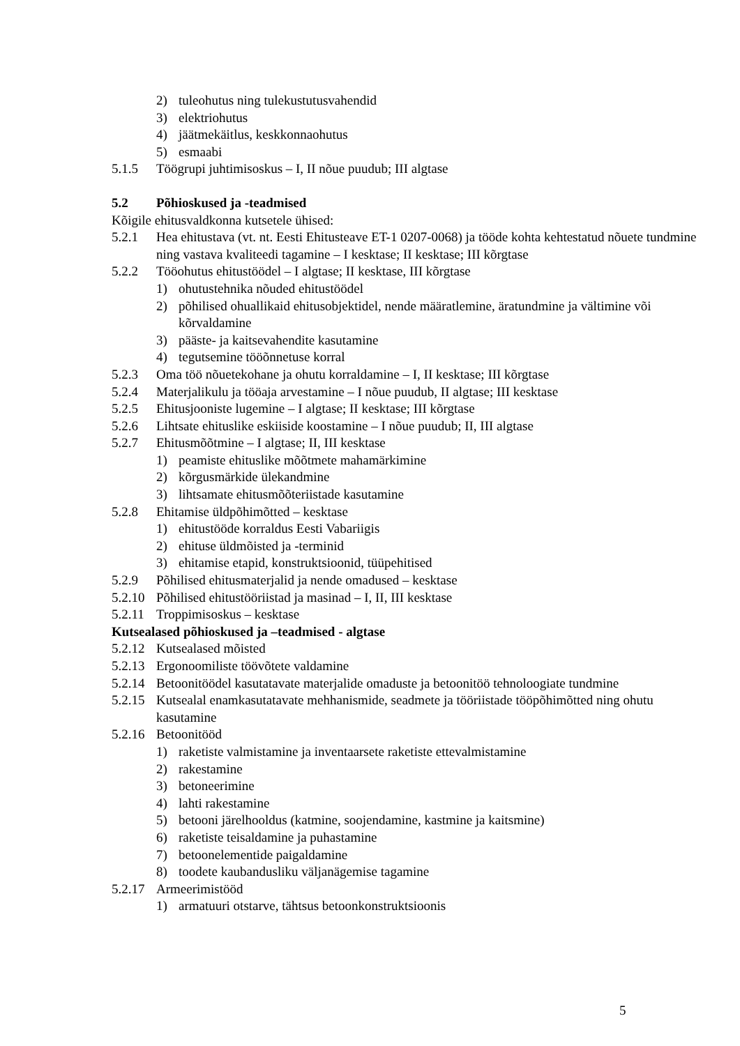2) tuleohutus ning tulekustutusvahendid
3) elektriohutus
4) jäätmekäitlus, keskkonnaohutus
5) esmaabi
5.1.5 Töögrupi juhtimisoskus – I, II nõue puudub; III algtase
5.2 Põhioskused ja -teadmised
Kõigile ehitusvaldkonna kutsetele ühised:
5.2.1 Hea ehitustava (vt. nt. Eesti Ehitusteave ET-1 0207-0068) ja tööde kohta kehtestatud nõuete tundmine ning vastava kvaliteedi tagamine – I kesktase; II kesktase; III kõrgtase
5.2.2 Tööohutus ehitustöödel – I algtase; II kesktase, III kõrgtase
1) ohutustehnika nõuded ehitustöödel
2) põhilised ohuallikaid ehitusobjektidel, nende määratlemine, äratundmine ja vältimine või kõrvaldamine
3) pääste- ja kaitsevahendite kasutamine
4) tegutsemine tööõnnetuse korral
5.2.3 Oma töö nõuetekohane ja ohutu korraldamine – I, II kesktase; III kõrgtase
5.2.4 Materjalikulu ja tööaja arvestamine – I nõue puudub, II algtase; III kesktase
5.2.5 Ehitusjooniste lugemine – I algtase; II kesktase; III kõrgtase
5.2.6 Lihtsate ehituslike eskiiside koostamine – I nõue puudub; II, III algtase
5.2.7 Ehitusmõõtmine – I algtase; II, III kesktase
1) peamiste ehituslike mõõtmete mahamärkimine
2) kõrgusmärkide ülekandmine
3) lihtsamate ehitusmõõteriistade kasutamine
5.2.8 Ehitamise üldpõhimõtted – kesktase
1) ehitustööde korraldus Eesti Vabariigis
2) ehituse üldmõisted ja -terminid
3) ehitamise etapid, konstruktsioonid, tüüpehitised
5.2.9 Põhilised ehitusmaterjalid ja nende omadused – kesktase
5.2.10 Põhilised ehitustööriistad ja masinad – I, II, III kesktase
5.2.11 Troppimisoskus – kesktase
Kutsealased põhioskused ja –teadmised - algtase
5.2.12 Kutsealased mõisted
5.2.13 Ergonoomiliste töövõtete valdamine
5.2.14 Betoonitöödel kasutatavate materjalide omaduste ja betoonitöö tehnoloogiate tundmine
5.2.15 Kutsealal enamkasutatavate mehhanismide, seadmete ja tööriistade tööpõhimõtted ning ohutu kasutamine
5.2.16 Betoonitööd
1) raketiste valmistamine ja inventaarsete raketiste ettevalmistamine
2) rakestamine
3) betoneerimine
4) lahti rakestamine
5) betooni järelhooldus (katmine, soojendamine, kastmine ja kaitsmine)
6) raketiste teisaldamine ja puhastamine
7) betoonelementide paigaldamine
8) toodete kaubandusliku väljanägemise tagamine
5.2.17 Armeerimistööd
1) armatuuri otstarve, tähtsus betoonkonstruktsioonis
5